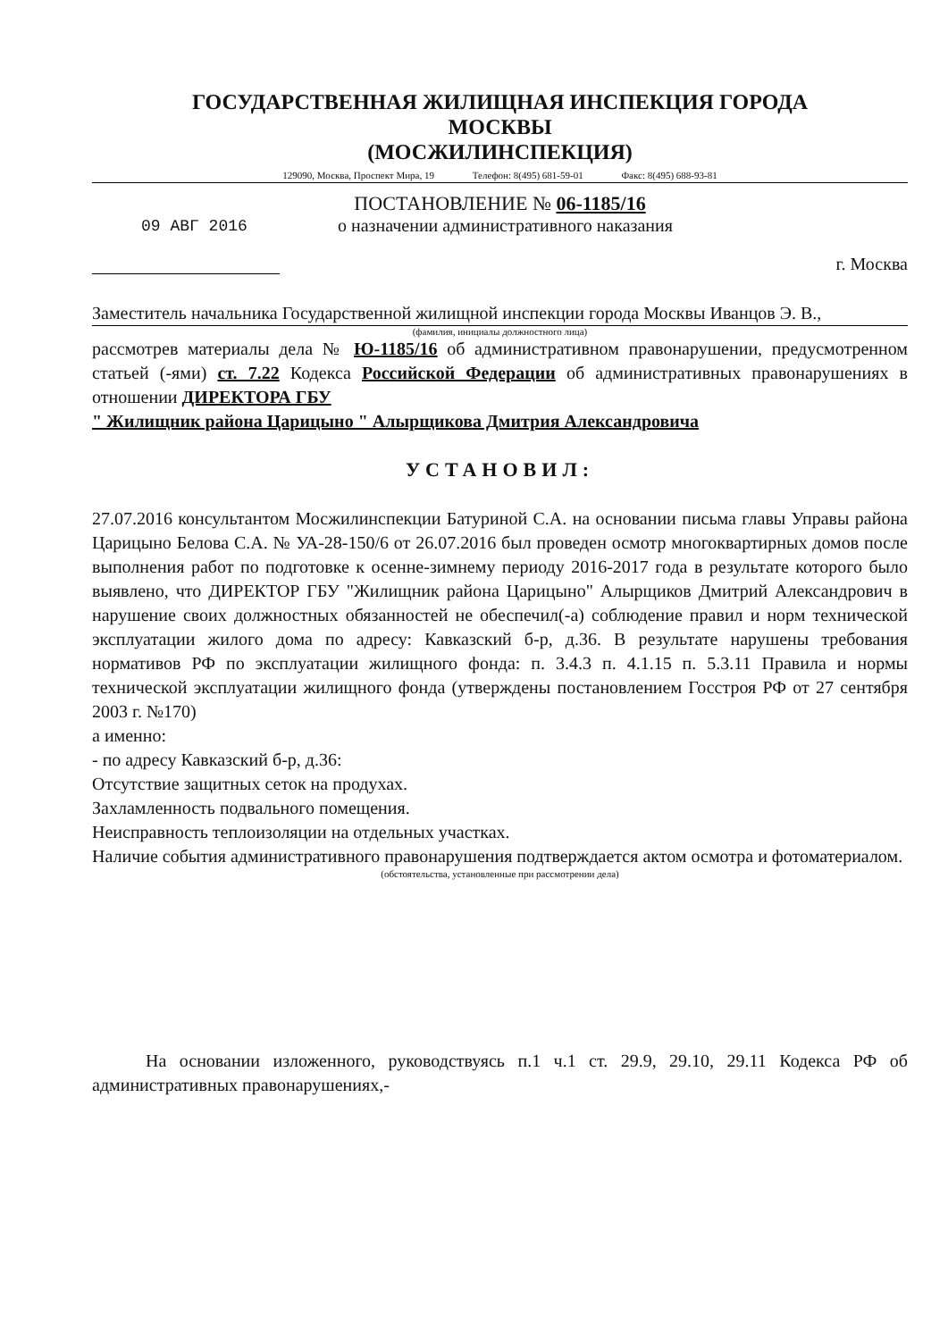ГОСУДАРСТВЕННАЯ ЖИЛИЩНАЯ ИНСПЕКЦИЯ ГОРОДА
МОСКВЫ
(МОСЖИЛИНСПЕКЦИЯ)
129090, Москва, Проспект Мира, 19 Телефон: 8(495) 681-59-01 Факс: 8(495) 688-93-81
ПОСТАНОВЛЕНИЕ № 06-1185/16
09 АВГ 2016
о назначении административного наказания
г. Москва
Заместитель начальника Государственной жилищной инспекции города Москвы Иванцов Э. В.,
(фамилия, инициалы должностного лица)
рассмотрев материалы дела № Ю-1185/16 об административном правонарушении, предусмотренном статьей (-ями) ст. 7.22 Кодекса Российской Федерации об административных правонарушениях в отношении ДИРЕКТОРА ГБУ
" Жилищник района Царицыно " Алырщикова Дмитрия Александровича
УСТАНОВИЛ:
27.07.2016 консультантом Мосжилинспекции Батуриной С.А. на основании письма главы Управы района Царицыно Белова С.А. № УА-28-150/6 от 26.07.2016 был проведен осмотр многоквартирных домов после выполнения работ по подготовке к осенне-зимнему периоду 2016-2017 года в результате которого было выявлено, что ДИРЕКТОР ГБУ "Жилищник района Царицыно" Алырщиков Дмитрий Александрович в нарушение своих должностных обязанностей не обеспечил(-а) соблюдение правил и норм технической эксплуатации жилого дома по адресу: Кавказский б-р, д.36. В результате нарушены требования нормативов РФ по эксплуатации жилищного фонда: п. 3.4.3 п. 4.1.15 п. 5.3.11 Правила и нормы технической эксплуатации жилищного фонда (утверждены постановлением Госстроя РФ от 27 сентября 2003 г. №170)
а именно:
- по адресу Кавказский б-р, д.36:
Отсутствие защитных сеток на продухах.
Захламленность подвального помещения.
Неисправность теплоизоляции на отдельных участках.
Наличие события административного правонарушения подтверждается актом осмотра и фотоматериалом.
(обстоятельства, установленные при рассмотрении дела)
На основании изложенного, руководствуясь п.1 ч.1 ст. 29.9, 29.10, 29.11 Кодекса РФ об административных правонарушениях,-